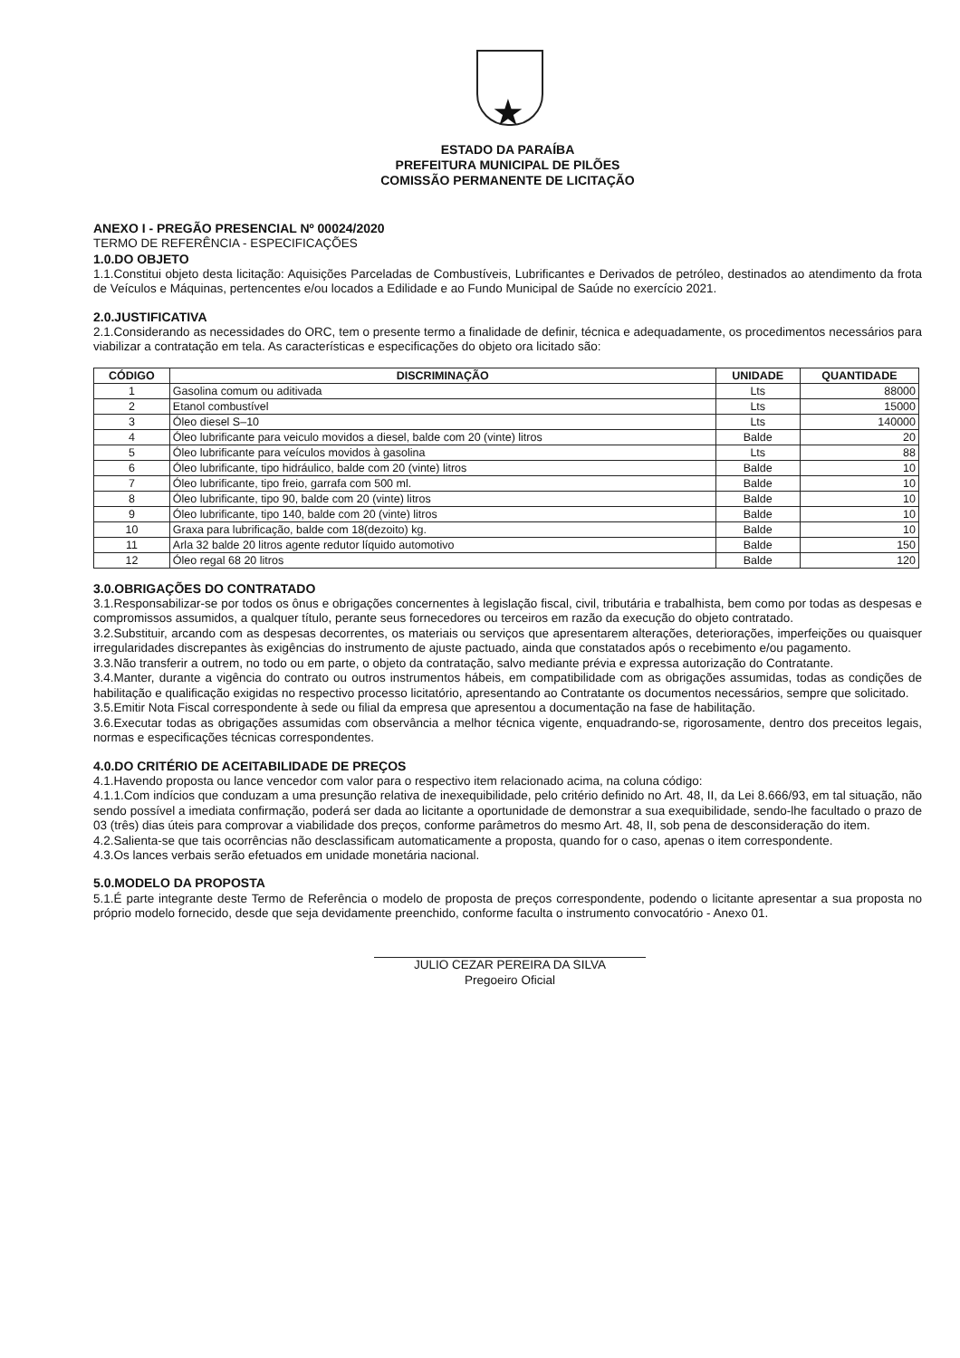★
ESTADO DA PARAÍBA
PREFEITURA MUNICIPAL DE PILÕES
COMISSÃO PERMANENTE DE LICITAÇÃO
ANEXO I - PREGÃO PRESENCIAL Nº 00024/2020
TERMO DE REFERÊNCIA - ESPECIFICAÇÕES
1.0.DO OBJETO
1.1.Constitui objeto desta licitação: Aquisições Parceladas de Combustíveis, Lubrificantes e Derivados de petróleo, destinados ao atendimento da frota de Veículos e Máquinas, pertencentes e/ou locados a Edilidade e ao Fundo Municipal de Saúde no exercício 2021.
2.0.JUSTIFICATIVA
2.1.Considerando as necessidades do ORC, tem o presente termo a finalidade de definir, técnica e adequadamente, os procedimentos necessários para viabilizar a contratação em tela. As características e especificações do objeto ora licitado são:
| CÓDIGO | DISCRIMINAÇÃO | UNIDADE | QUANTIDADE |
| --- | --- | --- | --- |
| 1 | Gasolina comum ou aditivada | Lts | 88000 |
| 2 | Etanol combustível | Lts | 15000 |
| 3 | Óleo diesel S–10 | Lts | 140000 |
| 4 | Óleo lubrificante para veiculo movidos a diesel, balde com 20 (vinte) litros | Balde | 20 |
| 5 | Óleo lubrificante para veículos movidos à gasolina | Lts | 88 |
| 6 | Óleo lubrificante, tipo hidráulico, balde com 20 (vinte) litros | Balde | 10 |
| 7 | Óleo lubrificante, tipo freio, garrafa com 500 ml. | Balde | 10 |
| 8 | Óleo lubrificante, tipo 90, balde com 20 (vinte) litros | Balde | 10 |
| 9 | Óleo lubrificante, tipo 140, balde com 20 (vinte) litros | Balde | 10 |
| 10 | Graxa para lubrificação, balde com 18(dezoito) kg. | Balde | 10 |
| 11 | Arla 32 balde 20 litros agente redutor líquido automotivo | Balde | 150 |
| 12 | Óleo regal 68 20 litros | Balde | 120 |
3.0.OBRIGAÇÕES DO CONTRATADO
3.1.Responsabilizar-se por todos os ônus e obrigações concernentes à legislação fiscal, civil, tributária e trabalhista, bem como por todas as despesas e compromissos assumidos, a qualquer título, perante seus fornecedores ou terceiros em razão da execução do objeto contratado.
3.2.Substituir, arcando com as despesas decorrentes, os materiais ou serviços que apresentarem alterações, deteriorações, imperfeições ou quaisquer irregularidades discrepantes às exigências do instrumento de ajuste pactuado, ainda que constatados após o recebimento e/ou pagamento.
3.3.Não transferir a outrem, no todo ou em parte, o objeto da contratação, salvo mediante prévia e expressa autorização do Contratante.
3.4.Manter, durante a vigência do contrato ou outros instrumentos hábeis, em compatibilidade com as obrigações assumidas, todas as condições de habilitação e qualificação exigidas no respectivo processo licitatório, apresentando ao Contratante os documentos necessários, sempre que solicitado.
3.5.Emitir Nota Fiscal correspondente à sede ou filial da empresa que apresentou a documentação na fase de habilitação.
3.6.Executar todas as obrigações assumidas com observância a melhor técnica vigente, enquadrando-se, rigorosamente, dentro dos preceitos legais, normas e especificações técnicas correspondentes.
4.0.DO CRITÉRIO DE ACEITABILIDADE DE PREÇOS
4.1.Havendo proposta ou lance vencedor com valor para o respectivo item relacionado acima, na coluna código:
4.1.1.Com indícios que conduzam a uma presunção relativa de inexequibilidade, pelo critério definido no Art. 48, II, da Lei 8.666/93, em tal situação, não sendo possível a imediata confirmação, poderá ser dada ao licitante a oportunidade de demonstrar a sua exequibilidade, sendo-lhe facultado o prazo de 03 (três) dias úteis para comprovar a viabilidade dos preços, conforme parâmetros do mesmo Art. 48, II, sob pena de desconsideração do item.
4.2.Salienta-se que tais ocorrências não desclassificam automaticamente a proposta, quando for o caso, apenas o item correspondente.
4.3.Os lances verbais serão efetuados em unidade monetária nacional.
5.0.MODELO DA PROPOSTA
5.1.É parte integrante deste Termo de Referência o modelo de proposta de preços correspondente, podendo o licitante apresentar a sua proposta no próprio modelo fornecido, desde que seja devidamente preenchido, conforme faculta o instrumento convocatório - Anexo 01.
JULIO CEZAR PEREIRA DA SILVA
Pregoeiro Oficial